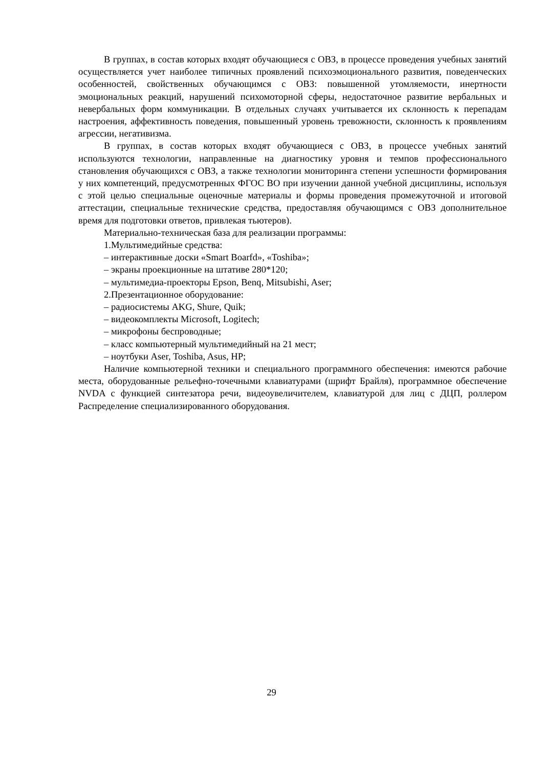В группах, в состав которых входят обучающиеся с ОВЗ, в процессе проведения учебных занятий осуществляется учет наиболее типичных проявлений психоэмоционального развития, поведенческих особенностей, свойственных обучающимся с ОВЗ: повышенной утомляемости, инертности эмоциональных реакций, нарушений психомоторной сферы, недостаточное развитие вербальных и невербальных форм коммуникации. В отдельных случаях учитывается их склонность к перепадам настроения, аффективность поведения, повышенный уровень тревожности, склонность к проявлениям агрессии, негативизма.
В группах, в состав которых входят обучающиеся с ОВЗ, в процессе учебных занятий используются технологии, направленные на диагностику уровня и темпов профессионального становления обучающихся с ОВЗ, а также технологии мониторинга степени успешности формирования у них компетенций, предусмотренных ФГОС ВО при изучении данной учебной дисциплины, используя с этой целью специальные оценочные материалы и формы проведения промежуточной и итоговой аттестации, специальные технические средства, предоставляя обучающимся с ОВЗ дополнительное время для подготовки ответов, привлекая тьютеров).
Материально-техническая база для реализации программы:
1.Мультимедийные средства:
– интерактивные доски «Smart Boarfd», «Toshiba»;
– экраны проекционные на штативе 280*120;
– мультимедиа-проекторы Epson, Benq, Mitsubishi, Aser;
2.Презентационное оборудование:
– радиосистемы AKG, Shure, Quik;
– видеокомплекты Microsoft, Logitech;
– микрофоны беспроводные;
– класс компьютерный мультимедийный на 21 мест;
– ноутбуки Aser, Toshiba, Asus, HP;
Наличие компьютерной техники и специального программного обеспечения: имеются рабочие места, оборудованные рельефно-точечными клавиатурами (шрифт Брайля), программное обеспечение NVDA с функцией синтезатора речи, видеоувеличителем, клавиатурой для лиц с ДЦП, роллером Распределение специализированного оборудования.
29